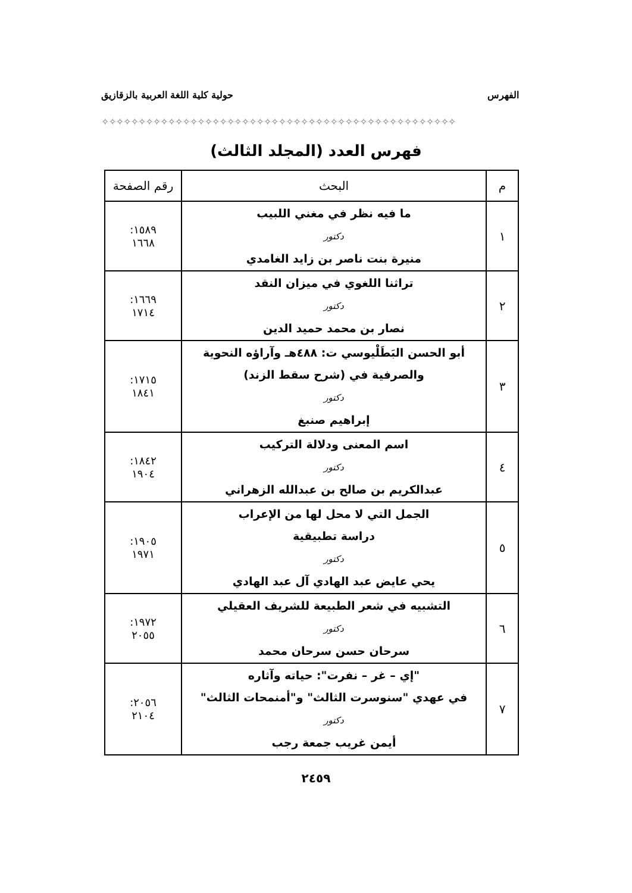الفهرس حولية كلية اللغة العربية بالزقازيق
✧✧✧✧✧✧✧✧✧✧✧✧✧✧✧✧✧✧✧✧✧✧✧✧✧✧✧✧✧✧✧✧✧✧✧✧✧✧✧✧✧✧✧✧✧✧✧✧
فهرس العدد (المجلد الثالث)
| م | البحث | رقم الصفحة |
| --- | --- | --- |
| ١ | ما فيه نظر في مغني اللبيب دكتور منيرة بنت ناصر بن زايد الغامدي | ١٥٨٩: ١٦٦٨ |
| ٢ | تراثنا اللغوي في ميزان النقد دكتور نصار بن محمد حميد الدين | ١٦٦٩: ١٧١٤ |
| ٣ | أبو الحسن البَطَلْيوسي ت: ٤٨٨هـ وآراؤه النحوية والصرفية في (شرح سقط الزند) دكتور إبراهيم صنبغ | ١٧١٥: ١٨٤١ |
| ٤ | اسم المعنى ودلالة التركيب دكتور عبدالكريم بن صالح بن عبدالله الزهراني | ١٨٤٢: ١٩٠٤ |
| ٥ | الجمل التي لا محل لها من الإعراب دراسة تطبيقية دكتور يحي عايض عبد الهادي آل عبد الهادي | ١٩٠٥: ١٩٧١ |
| ٦ | التشبيه في شعر الطبيعة للشريف العقيلي دكتور سرحان حسن سرحان محمد | ١٩٧٢: ٢٠٥٥ |
| ٧ | "إي – غر – نفرت": حياته وآثاره في عهدي "سنوسرت الثالث" و"أمنمحات الثالث" دكتور أيمن غريب جمعة رجب | ٢٠٥٦: ٢١٠٤ |
٢٤٥٩